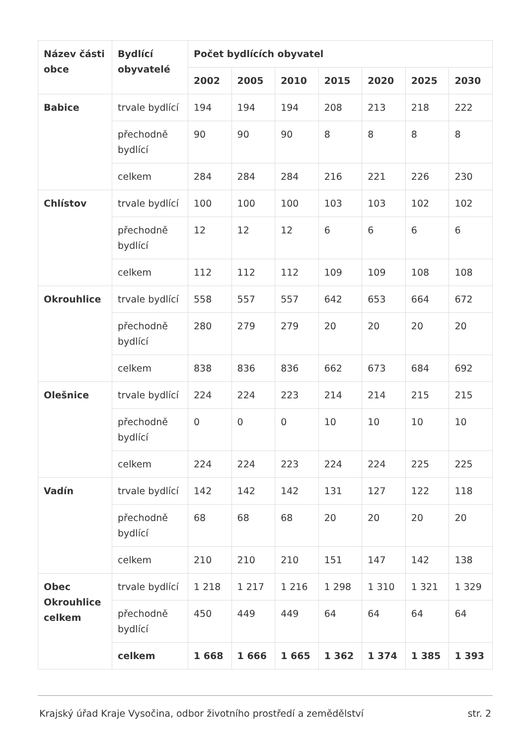| Název části obce | Bydlící obyvatelé | Počet bydlících obyvatel | | | | | | |
| --- | --- | --- | --- | --- | --- | --- | --- | --- |
| | | 2002 | 2005 | 2010 | 2015 | 2020 | 2025 | 2030 |
| Babice | trvale bydlící | 194 | 194 | 194 | 208 | 213 | 218 | 222 |
| | přechodně bydlící | 90 | 90 | 90 | 8 | 8 | 8 | 8 |
| | celkem | 284 | 284 | 284 | 216 | 221 | 226 | 230 |
| Chlístov | trvale bydlící | 100 | 100 | 100 | 103 | 103 | 102 | 102 |
| | přechodně bydlící | 12 | 12 | 12 | 6 | 6 | 6 | 6 |
| | celkem | 112 | 112 | 112 | 109 | 109 | 108 | 108 |
| Okrouhlice | trvale bydlící | 558 | 557 | 557 | 642 | 653 | 664 | 672 |
| | přechodně bydlící | 280 | 279 | 279 | 20 | 20 | 20 | 20 |
| | celkem | 838 | 836 | 836 | 662 | 673 | 684 | 692 |
| Olešnice | trvale bydlící | 224 | 224 | 223 | 214 | 214 | 215 | 215 |
| | přechodně bydlící | 0 | 0 | 0 | 10 | 10 | 10 | 10 |
| | celkem | 224 | 224 | 223 | 224 | 224 | 225 | 225 |
| Vadín | trvale bydlící | 142 | 142 | 142 | 131 | 127 | 122 | 118 |
| | přechodně bydlící | 68 | 68 | 68 | 20 | 20 | 20 | 20 |
| | celkem | 210 | 210 | 210 | 151 | 147 | 142 | 138 |
| Obec Okrouhlice celkem | trvale bydlící | 1 218 | 1 217 | 1 216 | 1 298 | 1 310 | 1 321 | 1 329 |
| | přechodně bydlící | 450 | 449 | 449 | 64 | 64 | 64 | 64 |
| | celkem | 1 668 | 1 666 | 1 665 | 1 362 | 1 374 | 1 385 | 1 393 |
Krajský úřad Kraje Vysočina, odbor životního prostředí a zemědělství str. 2